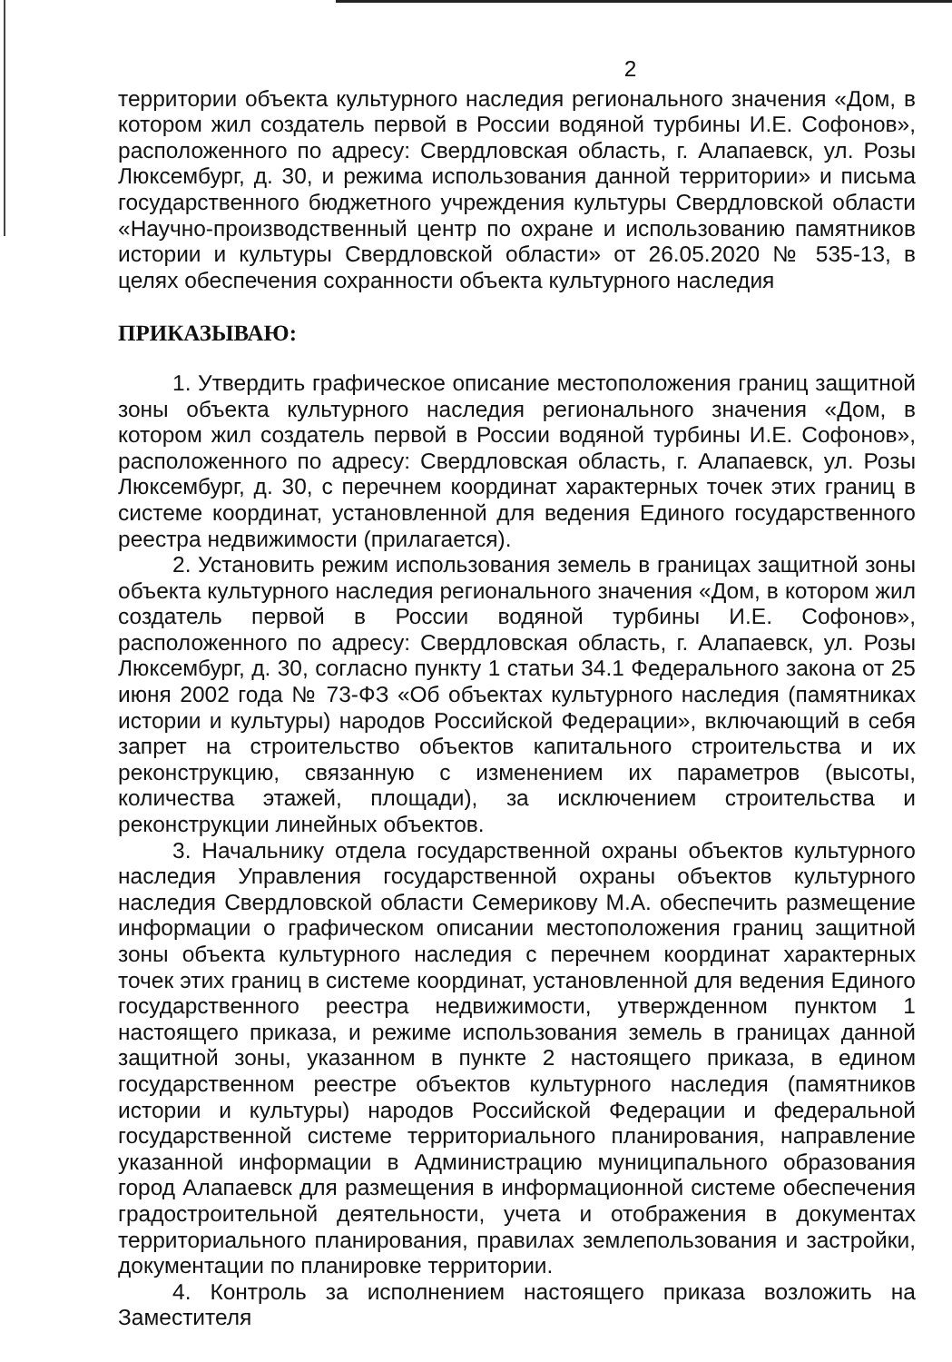2
территории объекта культурного наследия регионального значения «Дом, в котором жил создатель первой в России водяной турбины И.Е. Софонов», расположенного по адресу: Свердловская область, г. Алапаевск, ул. Розы Люксембург, д. 30, и режима использования данной территории» и письма государственного бюджетного учреждения культуры Свердловской области «Научно-производственный центр по охране и использованию памятников истории и культуры Свердловской области» от 26.05.2020 № 535-13, в целях обеспечения сохранности объекта культурного наследия
ПРИКАЗЫВАЮ:
1. Утвердить графическое описание местоположения границ защитной зоны объекта культурного наследия регионального значения «Дом, в котором жил создатель первой в России водяной турбины И.Е. Софонов», расположенного по адресу: Свердловская область, г. Алапаевск, ул. Розы Люксембург, д. 30, с перечнем координат характерных точек этих границ в системе координат, установленной для ведения Единого государственного реестра недвижимости (прилагается).
2. Установить режим использования земель в границах защитной зоны объекта культурного наследия регионального значения «Дом, в котором жил создатель первой в России водяной турбины И.Е. Софонов», расположенного по адресу: Свердловская область, г. Алапаевск, ул. Розы Люксембург, д. 30, согласно пункту 1 статьи 34.1 Федерального закона от 25 июня 2002 года № 73-ФЗ «Об объектах культурного наследия (памятниках истории и культуры) народов Российской Федерации», включающий в себя запрет на строительство объектов капитального строительства и их реконструкцию, связанную с изменением их параметров (высоты, количества этажей, площади), за исключением строительства и реконструкции линейных объектов.
3. Начальнику отдела государственной охраны объектов культурного наследия Управления государственной охраны объектов культурного наследия Свердловской области Семерикову М.А. обеспечить размещение информации о графическом описании местоположения границ защитной зоны объекта культурного наследия с перечнем координат характерных точек этих границ в системе координат, установленной для ведения Единого государственного реестра недвижимости, утвержденном пунктом 1 настоящего приказа, и режиме использования земель в границах данной защитной зоны, указанном в пункте 2 настоящего приказа, в едином государственном реестре объектов культурного наследия (памятников истории и культуры) народов Российской Федерации и федеральной государственной системе территориального планирования, направление указанной информации в Администрацию муниципального образования город Алапаевск для размещения в информационной системе обеспечения градостроительной деятельности, учета и отображения в документах территориального планирования, правилах землепользования и застройки, документации по планировке территории.
4. Контроль за исполнением настоящего приказа возложить на Заместителя